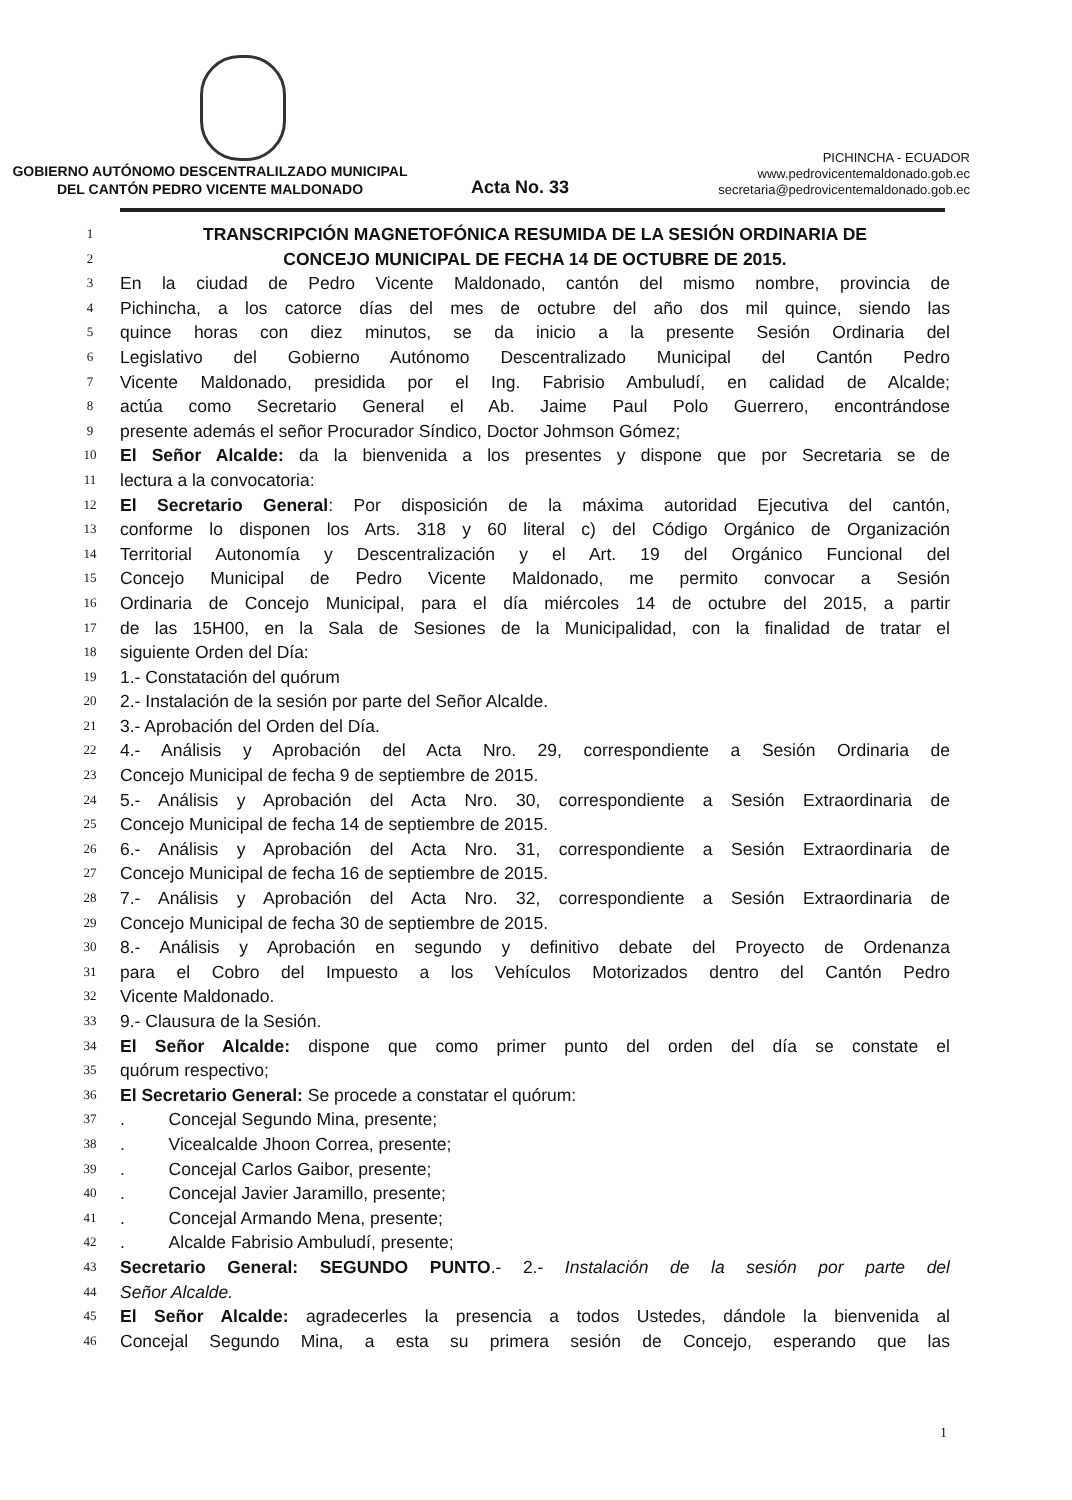GOBIERNO AUTÓNOMO DESCENTRALILZADO MUNICIPAL
DEL CANTÓN PEDRO VICENTE MALDONADO
Acta No. 33
PICHINCHA - ECUADOR
www.pedrovicentemaldonado.gob.ec
secretaria@pedrovicentemaldonado.gob.ec
1 TRANSCRIPCIÓN MAGNETOFÓNICA RESUMIDA DE LA SESIÓN ORDINARIA DE
2 CONCEJO MUNICIPAL DE FECHA 14 DE OCTUBRE DE 2015.
3 En la ciudad de Pedro Vicente Maldonado, cantón del mismo nombre, provincia de
4 Pichincha, a los catorce días del mes de octubre del año dos mil quince, siendo las
5 quince horas con diez minutos, se da inicio a la presente Sesión Ordinaria del
6 Legislativo del Gobierno Autónomo Descentralizado Municipal del Cantón Pedro
7 Vicente Maldonado, presidida por el Ing. Fabrisio Ambuludí, en calidad de Alcalde;
8 actúa como Secretario General el Ab. Jaime Paul Polo Guerrero, encontrándose
9 presente además el señor Procurador Síndico, Doctor Johmson Gómez;
10 El Señor Alcalde: da la bienvenida a los presentes y dispone que por Secretaria se de
11 lectura a la convocatoria:
12 El Secretario General: Por disposición de la máxima autoridad Ejecutiva del cantón,
13 conforme lo disponen los Arts. 318 y 60 literal c) del Código Orgánico de Organización
14 Territorial Autonomía y Descentralización y el Art. 19 del Orgánico Funcional del
15 Concejo Municipal de Pedro Vicente Maldonado, me permito convocar a Sesión
16 Ordinaria de Concejo Municipal, para el día miércoles 14 de octubre del 2015, a partir
17 de las 15H00, en la Sala de Sesiones de la Municipalidad, con la finalidad de tratar el
18 siguiente Orden del Día:
19 1.- Constatación del quórum
20 2.- Instalación de la sesión por parte del Señor Alcalde.
21 3.- Aprobación del Orden del Día.
22 4.- Análisis y Aprobación del Acta Nro. 29, correspondiente a Sesión Ordinaria de
23 Concejo Municipal de fecha 9 de septiembre de 2015.
24 5.- Análisis y Aprobación del Acta Nro. 30, correspondiente a Sesión Extraordinaria de
25 Concejo Municipal de fecha 14 de septiembre de 2015.
26 6.- Análisis y Aprobación del Acta Nro. 31, correspondiente a Sesión Extraordinaria de
27 Concejo Municipal de fecha 16 de septiembre de 2015.
28 7.- Análisis y Aprobación del Acta Nro. 32, correspondiente a Sesión Extraordinaria de
29 Concejo Municipal de fecha 30 de septiembre de 2015.
30 8.- Análisis y Aprobación en segundo y definitivo debate del Proyecto de Ordenanza
31 para el Cobro del Impuesto a los Vehículos Motorizados dentro del Cantón Pedro
32 Vicente Maldonado.
33 9.- Clausura de la Sesión.
34 El Señor Alcalde: dispone que como primer punto del orden del día se constate el
35 quórum respectivo;
36 El Secretario General: Se procede a constatar el quórum:
37. Concejal Segundo Mina, presente;
38. Vicealcalde Jhoon Correa, presente;
39. Concejal Carlos Gaibor, presente;
40. Concejal Javier Jaramillo, presente;
41. Concejal Armando Mena, presente;
42. Alcalde Fabrisio Ambuludí, presente;
43 Secretario General: SEGUNDO PUNTO.- 2.- Instalación de la sesión por parte del
44 Señor Alcalde.
45 El Señor Alcalde: agradecerles la presencia a todos Ustedes, dándole la bienvenida al
46 Concejal Segundo Mina, a esta su primera sesión de Concejo, esperando que las
1